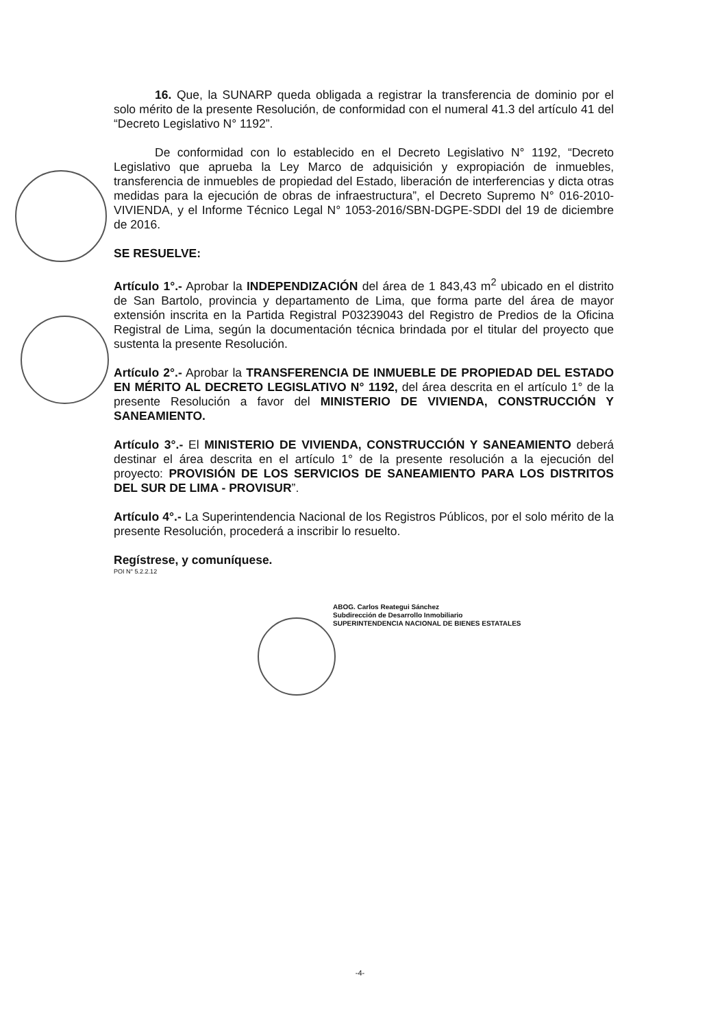16. Que, la SUNARP queda obligada a registrar la transferencia de dominio por el solo mérito de la presente Resolución, de conformidad con el numeral 41.3 del artículo 41 del “Decreto Legislativo N° 1192”.
De conformidad con lo establecido en el Decreto Legislativo N° 1192, “Decreto Legislativo que aprueba la Ley Marco de adquisición y expropiación de inmuebles, transferencia de inmuebles de propiedad del Estado, liberación de interferencias y dicta otras medidas para la ejecución de obras de infraestructura”, el Decreto Supremo N° 016-2010-VIVIENDA, y el Informe Técnico Legal N° 1053-2016/SBN-DGPE-SDDI del 19 de diciembre de 2016.
SE RESUELVE:
Artículo 1°.- Aprobar la INDEPENDIZACIÓN del área de 1 843,43 m<sup>2</sup> ubicado en el distrito de San Bartolo, provincia y departamento de Lima, que forma parte del área de mayor extensión inscrita en la Partida Registral P03239043 del Registro de Predios de la Oficina Registral de Lima, según la documentación técnica brindada por el titular del proyecto que sustenta la presente Resolución.
Artículo 2°.- Aprobar la TRANSFERENCIA DE INMUEBLE DE PROPIEDAD DEL ESTADO EN MÉRITO AL DECRETO LEGISLATIVO N° 1192, del área descrita en el artículo 1° de la presente Resolución a favor del MINISTERIO DE VIVIENDA, CONSTRUCCIÓN Y SANEAMIENTO.
Artículo 3°.- El MINISTERIO DE VIVIENDA, CONSTRUCCIÓN Y SANEAMIENTO deberá destinar el área descrita en el artículo 1° de la presente resolución a la ejecución del proyecto: PROVISIÓN DE LOS SERVICIOS DE SANEAMIENTO PARA LOS DISTRITOS DEL SUR DE LIMA - PROVISUR”.
Artículo 4°.- La Superintendencia Nacional de los Registros Públicos, por el solo mérito de la presente Resolución, procederá a inscribir lo resuelto.
Regístrese, y comuníquese.
POI N° 5.2.2.12
ABOG. Carlos Reategui Sánchez
Subdirección de Desarrollo Inmobiliario
SUPERINTENDENCIA NACIONAL DE BIENES ESTATALES
-4-